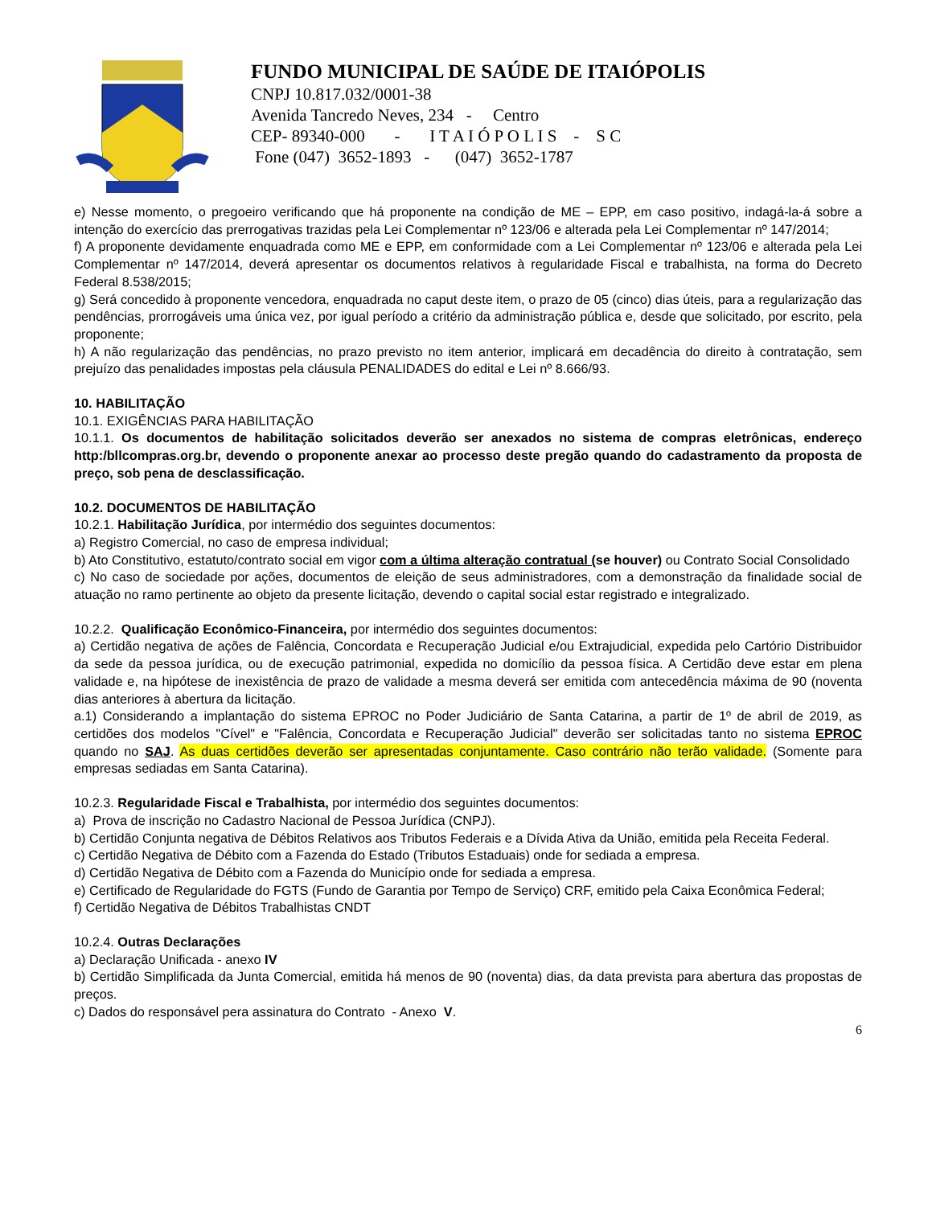FUNDO MUNICIPAL DE SAÚDE DE ITAIÓPOLIS
CNPJ 10.817.032/0001-38
Avenida Tancredo Neves, 234 - Centro
CEP- 89340-000 - I T A I Ó P O L I S - S C
Fone (047) 3652-1893 - (047) 3652-1787
e) Nesse momento, o pregoeiro verificando que há proponente na condição de ME – EPP, em caso positivo, indagá-la-á sobre a intenção do exercício das prerrogativas trazidas pela Lei Complementar nº 123/06 e alterada pela Lei Complementar nº 147/2014;
f) A proponente devidamente enquadrada como ME e EPP, em conformidade com a Lei Complementar nº 123/06 e alterada pela Lei Complementar nº 147/2014, deverá apresentar os documentos relativos à regularidade Fiscal e trabalhista, na forma do Decreto Federal 8.538/2015;
g) Será concedido à proponente vencedora, enquadrada no caput deste item, o prazo de 05 (cinco) dias úteis, para a regularização das pendências, prorrogáveis uma única vez, por igual período a critério da administração pública e, desde que solicitado, por escrito, pela proponente;
h) A não regularização das pendências, no prazo previsto no item anterior, implicará em decadência do direito à contratação, sem prejuízo das penalidades impostas pela cláusula PENALIDADES do edital e Lei nº 8.666/93.
10. HABILITAÇÃO
10.1. EXIGÊNCIAS PARA HABILITAÇÃO
10.1.1. Os documentos de habilitação solicitados deverão ser anexados no sistema de compras eletrônicas, endereço http:/bllcompras.org.br, devendo o proponente anexar ao processo deste pregão quando do cadastramento da proposta de preço, sob pena de desclassificação.
10.2. DOCUMENTOS DE HABILITAÇÃO
10.2.1. Habilitação Jurídica, por intermédio dos seguintes documentos:
a) Registro Comercial, no caso de empresa individual;
b) Ato Constitutivo, estatuto/contrato social em vigor com a última alteração contratual (se houver) ou Contrato Social Consolidado
c) No caso de sociedade por ações, documentos de eleição de seus administradores, com a demonstração da finalidade social de atuação no ramo pertinente ao objeto da presente licitação, devendo o capital social estar registrado e integralizado.
10.2.2. Qualificação Econômico-Financeira, por intermédio dos seguintes documentos:
a) Certidão negativa de ações de Falência, Concordata e Recuperação Judicial e/ou Extrajudicial, expedida pelo Cartório Distribuidor da sede da pessoa jurídica, ou de execução patrimonial, expedida no domicílio da pessoa física. A Certidão deve estar em plena validade e, na hipótese de inexistência de prazo de validade a mesma deverá ser emitida com antecedência máxima de 90 (noventa dias anteriores à abertura da licitação.
a.1) Considerando a implantação do sistema EPROC no Poder Judiciário de Santa Catarina, a partir de 1º de abril de 2019, as certidões dos modelos "Cível" e "Falência, Concordata e Recuperação Judicial" deverão ser solicitadas tanto no sistema EPROC quando no SAJ. As duas certidões deverão ser apresentadas conjuntamente. Caso contrário não terão validade. (Somente para empresas sediadas em Santa Catarina).
10.2.3. Regularidade Fiscal e Trabalhista, por intermédio dos seguintes documentos:
a) Prova de inscrição no Cadastro Nacional de Pessoa Jurídica (CNPJ).
b) Certidão Conjunta negativa de Débitos Relativos aos Tributos Federais e a Dívida Ativa da União, emitida pela Receita Federal.
c) Certidão Negativa de Débito com a Fazenda do Estado (Tributos Estaduais) onde for sediada a empresa.
d) Certidão Negativa de Débito com a Fazenda do Município onde for sediada a empresa.
e) Certificado de Regularidade do FGTS (Fundo de Garantia por Tempo de Serviço) CRF, emitido pela Caixa Econômica Federal;
f) Certidão Negativa de Débitos Trabalhistas CNDT
10.2.4. Outras Declarações
a) Declaração Unificada - anexo IV
b) Certidão Simplificada da Junta Comercial, emitida há menos de 90 (noventa) dias, da data prevista para abertura das propostas de preços.
c) Dados do responsável pera assinatura do Contrato - Anexo V.
6